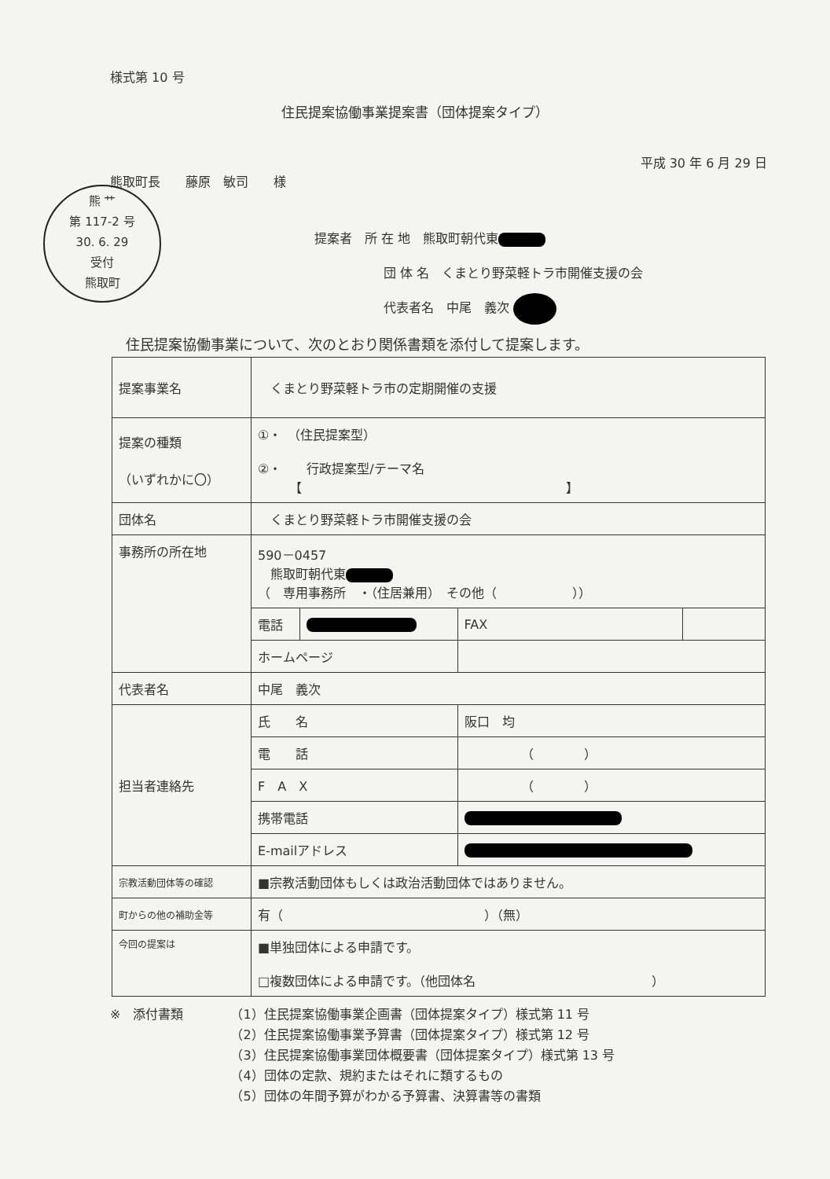熊 ⺾
第 117-2 号
30. 6. 29
受付
熊取町
様式第 10 号
住民提案協働事業提案書（団体提案タイプ）
平成 30 年 6 月 29 日
熊取町長　　藤原　敏司　　様
提案者　所 在 地　熊取町朝代東
団 体 名　くまとり野菜軽トラ市開催支援の会
代表者名　中尾　義次
住民提案協働事業について、次のとおり関係書類を添付して提案します。
| 提案事業名 | くまとり野菜軽トラ市の定期開催の支援 | | | |
| 提案の種類 （いずれかに〇） | ①・ （住民提案型） ②・ 行政提案型/テーマ名 【 】 | | | |
| 団体名 | くまとり野菜軽トラ市開催支援の会 | | | |
| 事務所の所在地 | 590－0457 熊取町朝代東 （ 専用事務所 ・（住居兼用） その他（ ）） | | | |
| | 電話 | | FAX | |
| | ホームページ | | | |
| 代表者名 | 中尾 義次 | | | |
| 担当者連絡先 | 氏 名 | | 阪口 均 | |
| | 電 話 | | （ ） | |
| | F A X | | （ ） | |
| | 携帯電話 | | | |
| | E-mailアドレス | | | |
| 宗教活動団体等の確認 | ■宗教活動団体もしくは政治活動団体ではありません。 | | | |
| 町からの他の補助金等 | 有（ ）（無） | | | |
| 今回の提案は | ■単独団体による申請です。 □複数団体による申請です。（他団体名 ） | | | |
※　添付書類 （1）住民提案協働事業企画書（団体提案タイプ）様式第 11 号
（2）住民提案協働事業予算書（団体提案タイプ）様式第 12 号
（3）住民提案協働事業団体概要書（団体提案タイプ）様式第 13 号
（4）団体の定款、規約またはそれに類するもの
（5）団体の年間予算がわかる予算書、決算書等の書類